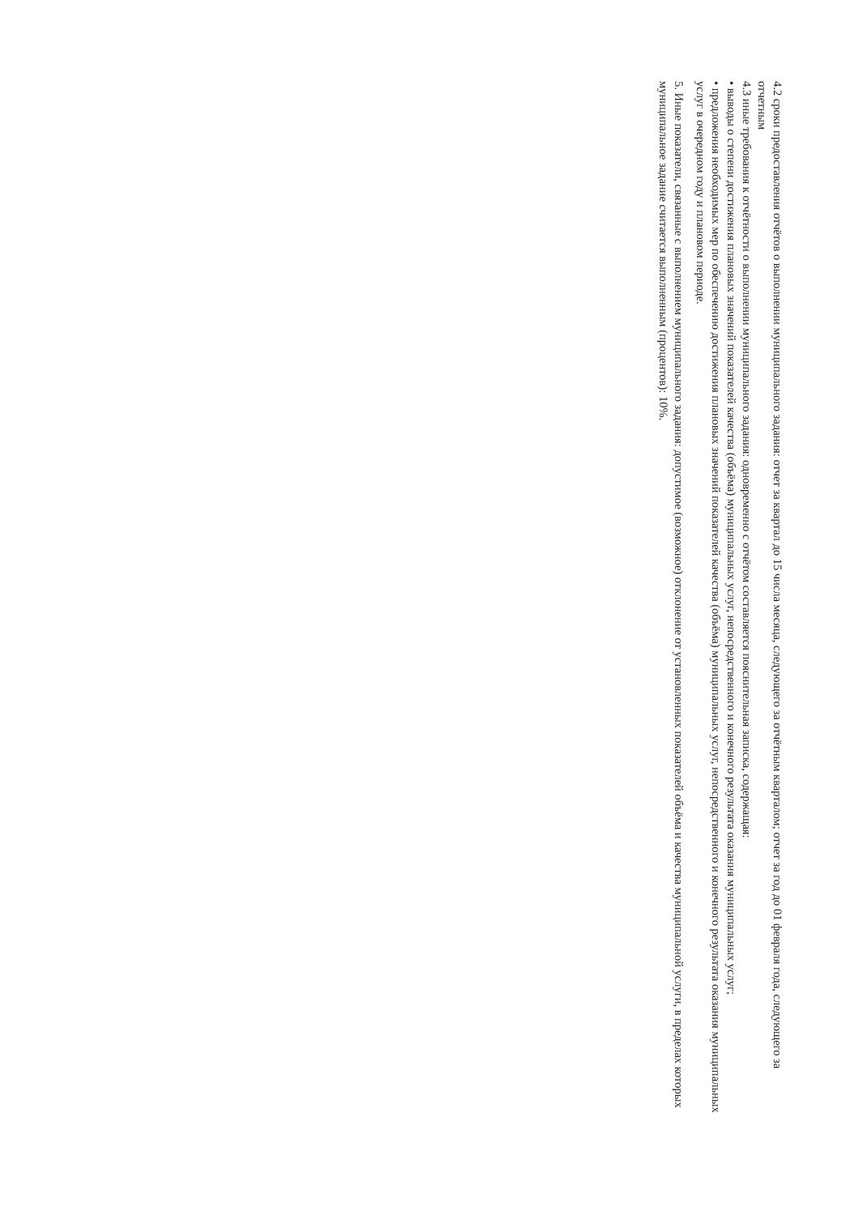4.2 сроки предоставления отчётов о выполнении муниципального задания: отчет за квартал до 15 числа месяца, следующего за отчётным кварталом; отчет за год до 01 февраля года, следующего за отчетным
4.3 иные требования к отчётности о выполнении муниципального задания: одновременно с отчётом составляется пояснительная записка, содержащая:
• выводы о степени достижения плановых значений показателей качества (объёма) муниципальных услуг, непосредственного и конечного результата оказания муниципальных услуг;
• предложения необходимых мер по обеспечению достижения плановых значений показателей качества (объёма) муниципальных услуг, непосредственного и конечного результата оказания муниципальных услуг в очередном году и плановом периоде.
5. Иные показатели, связанные с выполнением муниципального задания: допустимое (возможное) отклонение от установленных показателей объёма и качества муниципальной услуги, в пределах которых муниципальное задание считается выполненным (процентов): 10%.